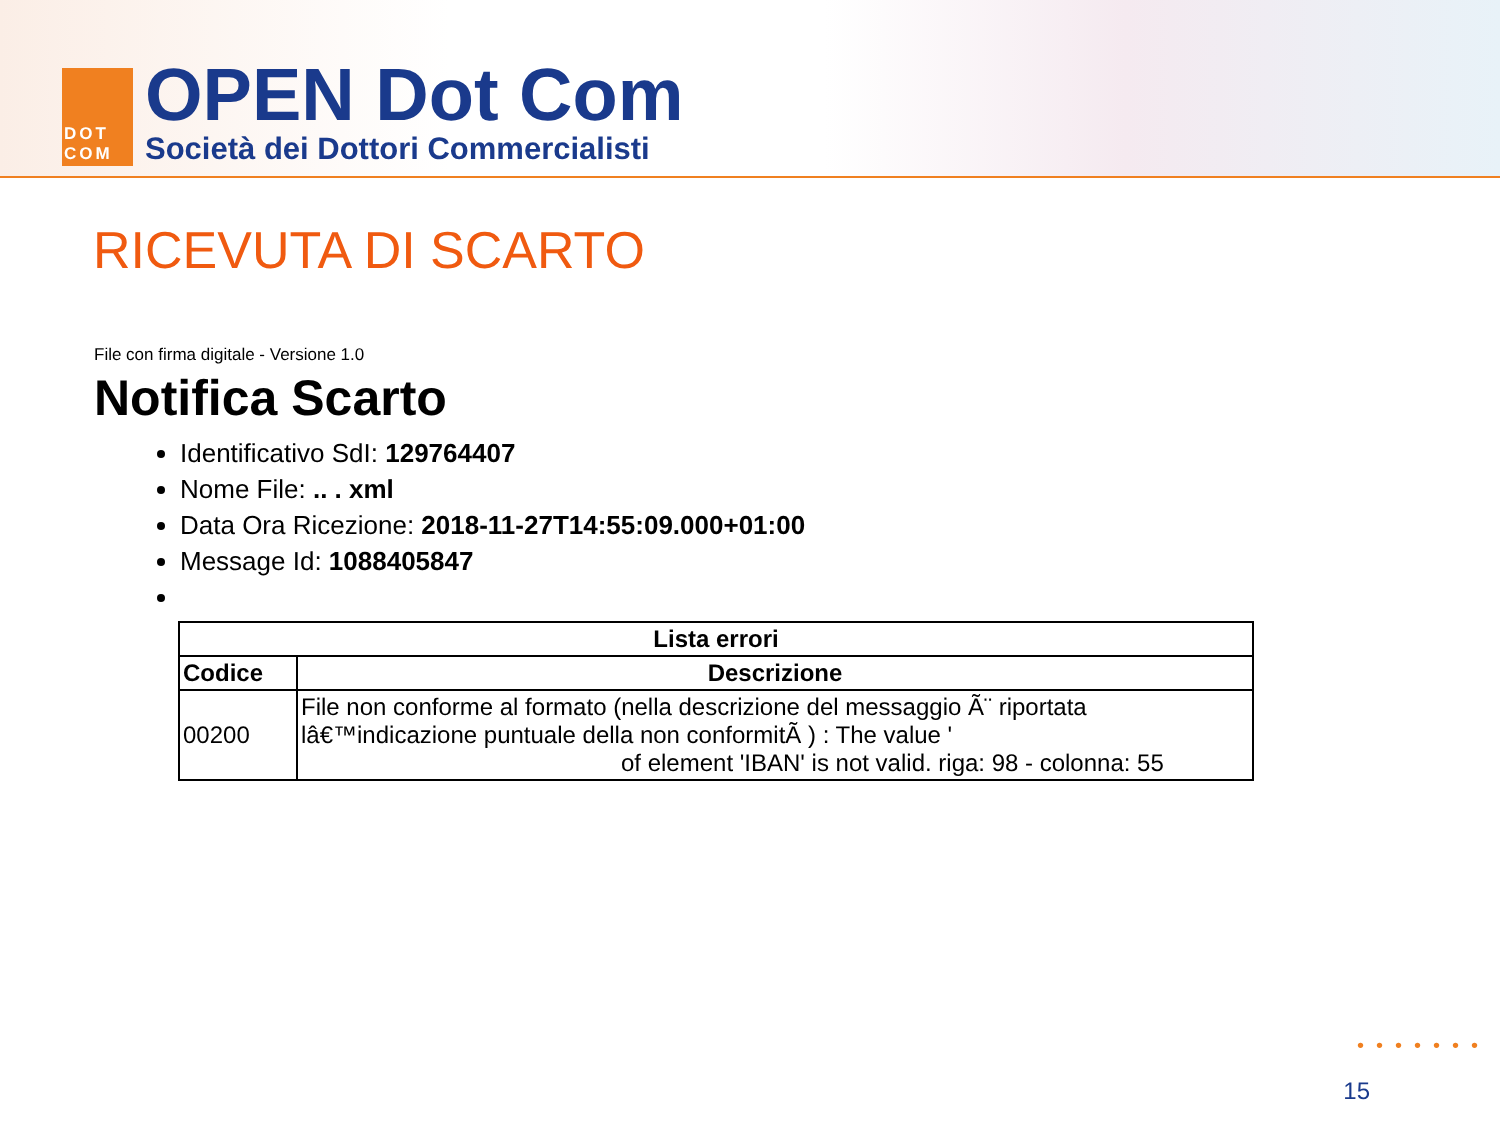DOT
COM
OPEN Dot Com
Società dei Dottori Commercialisti
RICEVUTA DI SCARTO
File con firma digitale - Versione 1.0
Notifica Scarto
Identificativo SdI: 129764407
Nome File: .. . xml
Data Ora Ricezione: 2018-11-27T14:55:09.000+01:00
Message Id: 1088405847
| Lista errori | |
| --- | --- |
| Codice | Descrizione |
| 00200 | File non conforme al formato (nella descrizione del messaggio Ã¨ riportata lâ€™indicazione puntuale della non conformitÃ ) : The value ' of element 'IBAN' is not valid. riga: 98 - colonna: 55 |
•••••••
15